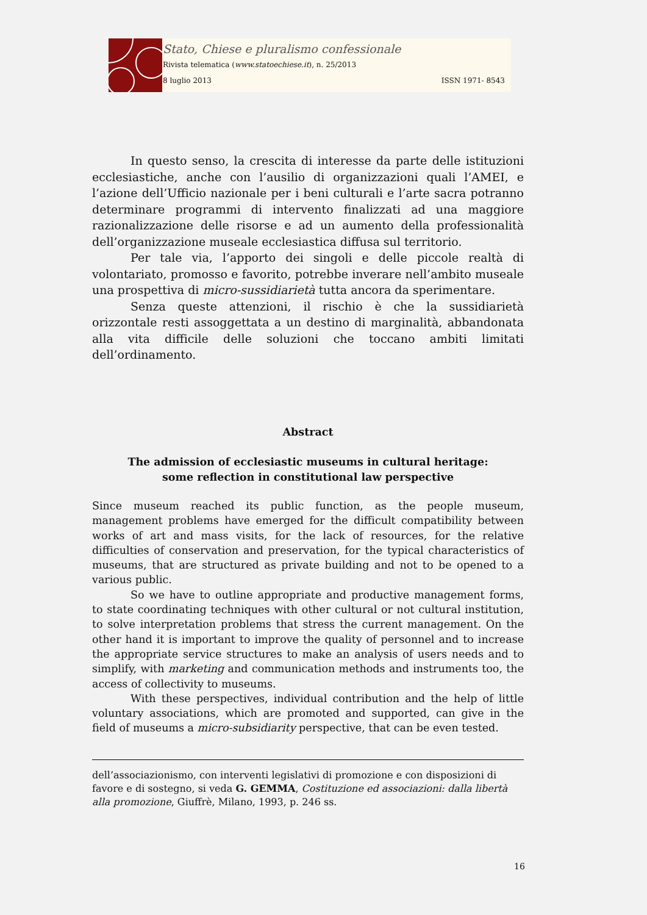Stato, Chiese e pluralismo confessionale
Rivista telematica (www.statoechiese.it), n. 25/2013
8 luglio 2013 ISSN 1971- 8543
In questo senso, la crescita di interesse da parte delle istituzioni ecclesiastiche, anche con l’ausilio di organizzazioni quali l’AMEI, e l’azione dell’Ufficio nazionale per i beni culturali e l’arte sacra potranno determinare programmi di intervento finalizzati ad una maggiore razionalizzazione delle risorse e ad un aumento della professionalità dell’organizzazione museale ecclesiastica diffusa sul territorio.
Per tale via, l’apporto dei singoli e delle piccole realtà di volontariato, promosso e favorito, potrebbe inverare nell’ambito museale una prospettiva di micro-sussidiarietà tutta ancora da sperimentare.
Senza queste attenzioni, il rischio è che la sussidiarietà orizzontale resti assoggettata a un destino di marginalità, abbandonata alla vita difficile delle soluzioni che toccano ambiti limitati dell’ordinamento.
Abstract
The admission of ecclesiastic museums in cultural heritage:
some reflection in constitutional law perspective
Since museum reached its public function, as the people museum, management problems have emerged for the difficult compatibility between works of art and mass visits, for the lack of resources, for the relative difficulties of conservation and preservation, for the typical characteristics of museums, that are structured as private building and not to be opened to a various public.
So we have to outline appropriate and productive management forms, to state coordinating techniques with other cultural or not cultural institution, to solve interpretation problems that stress the current management. On the other hand it is important to improve the quality of personnel and to increase the appropriate service structures to make an analysis of users needs and to simplify, with marketing and communication methods and instruments too, the access of collectivity to museums.
With these perspectives, individual contribution and the help of little voluntary associations, which are promoted and supported, can give in the field of museums a micro-subsidiarity perspective, that can be even tested.
dell’associazionismo, con interventi legislativi di promozione e con disposizioni di favore e di sostegno, si veda G. GEMMA, Costituzione ed associazioni: dalla libertà alla promozione, Giuffrè, Milano, 1993, p. 246 ss.
16